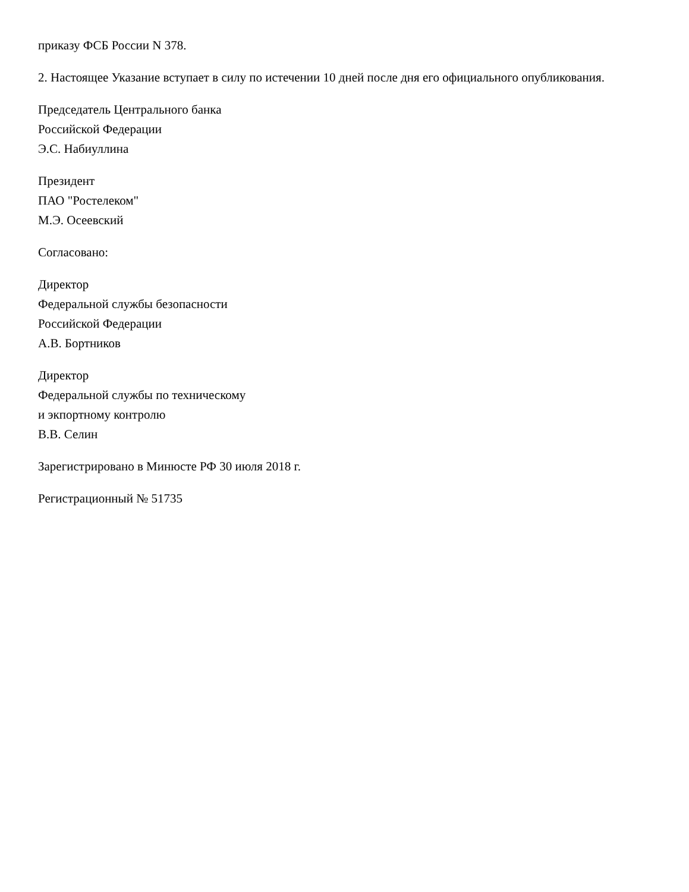приказу ФСБ России N 378.
2. Настоящее Указание вступает в силу по истечении 10 дней после дня его официального опубликования.
Председатель Центрального банка
Российской Федерации
Э.С. Набиуллина
Президент
ПАО "Ростелеком"
М.Э. Осеевский
Согласовано:
Директор
Федеральной службы безопасности
Российской Федерации
А.В. Бортников
Директор
Федеральной службы по техническому
и экпортному контролю
В.В. Селин
Зарегистрировано в Минюсте РФ 30 июля 2018 г.
Регистрационный № 51735